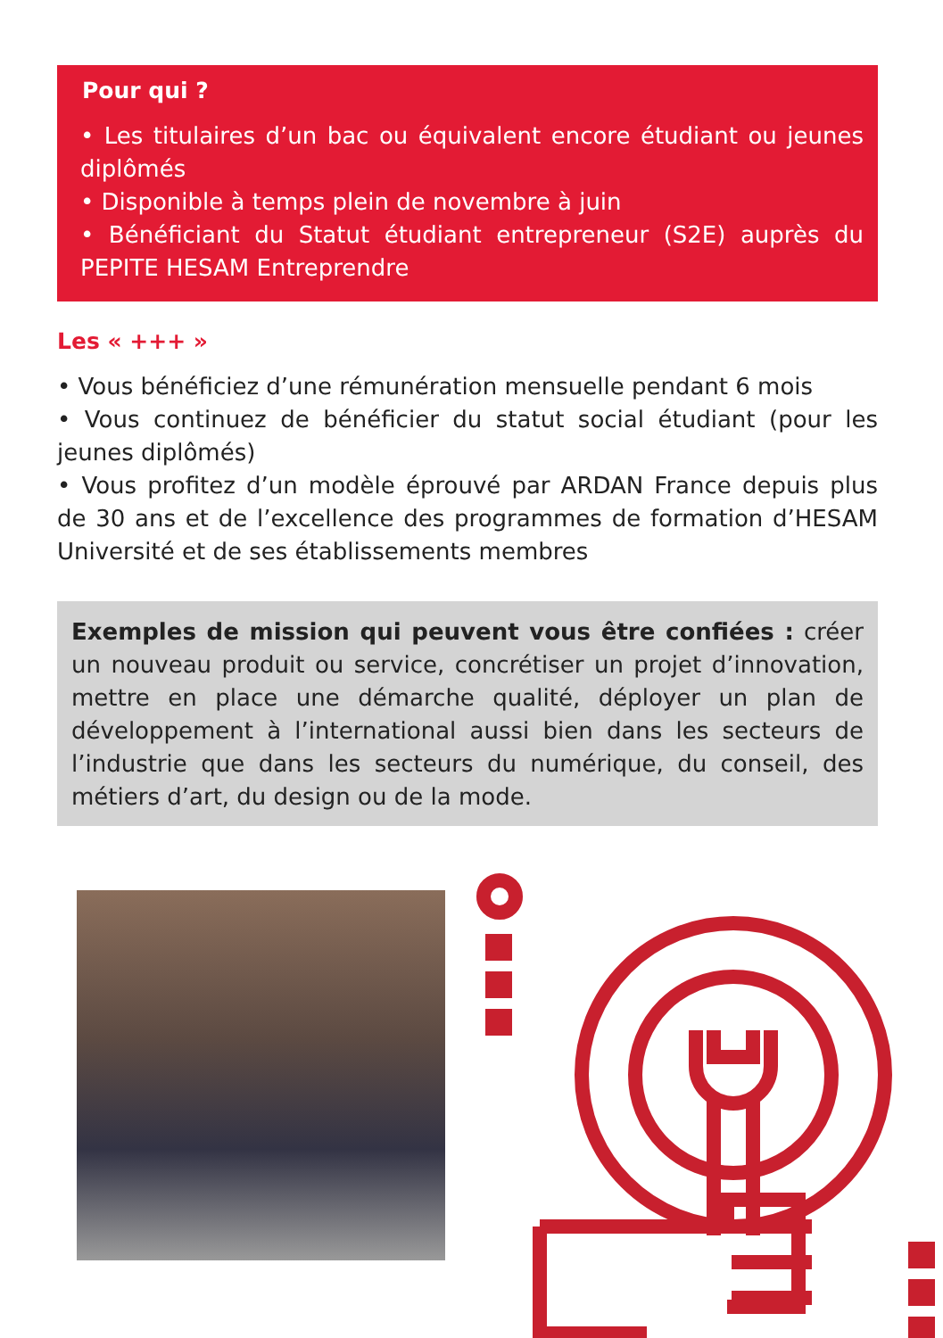Pour qui ?
• Les titulaires d’un bac ou équivalent encore étudiant ou jeunes diplômés
• Disponible à temps plein de novembre à juin
• Bénéficiant du Statut étudiant entrepreneur (S2E) auprès du PEPITE HESAM Entreprendre
Les « +++ »
• Vous bénéficiez d’une rémunération mensuelle pendant 6 mois
• Vous continuez de bénéficier du statut social étudiant (pour les jeunes diplômés)
• Vous profitez d’un modèle éprouvé par ARDAN France depuis plus de 30 ans et de l’excellence des programmes de formation d’HESAM Université et de ses établissements membres
Exemples de mission qui peuvent vous être confiées : créer un nouveau produit ou service, concrétiser un projet d’innovation, mettre en place une démarche qualité, déployer un plan de développement à l’international aussi bien dans les secteurs de l’industrie que dans les secteurs du numérique, du conseil, des métiers d’art, du design ou de la mode.